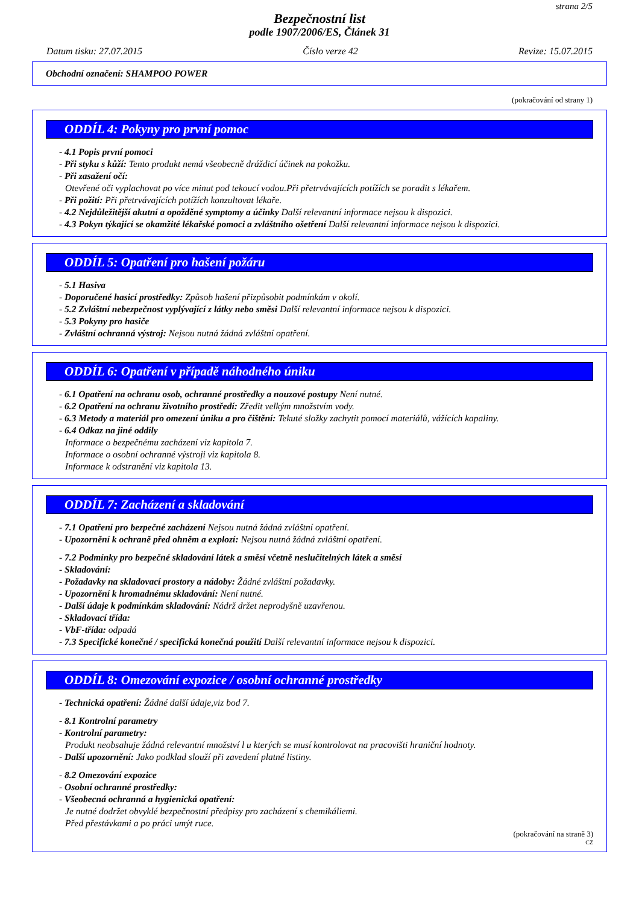strana 2/5
Bezpečnostní list
podle 1907/2006/ES, Článek 31
Datum tisku: 27.07.2015 Číslo verze 42 Revize: 15.07.2015
Obchodní označení: SHAMPOO POWER
(pokračování od strany 1)
ODDÍL 4: Pokyny pro první pomoc
- 4.1 Popis první pomoci
- Při styku s kůží: Tento produkt nemá všeobecně dráždicí účinek na pokožku.
- Při zasažení očí:
Otevřené oči vyplachovat po více minut pod tekoucí vodou.Při přetrvávajících potížích se poradit s lékařem.
- Při požití: Při přetrvávajících potížích konzultovat lékaře.
- 4.2 Nejdůležitější akutní a opožděné symptomy a účinky Další relevantní informace nejsou k dispozici.
- 4.3 Pokyn týkající se okamžité lékařské pomoci a zvláštního ošetření Další relevantní informace nejsou k dispozici.
ODDÍL 5: Opatření pro hašení požáru
- 5.1 Hasiva
- Doporučené hasicí prostředky: Způsob hašení přizpůsobit podmínkám v okolí.
- 5.2 Zvláštní nebezpečnost vyplývající z látky nebo směsi Další relevantní informace nejsou k dispozici.
- 5.3 Pokyny pro hasiče
- Zvláštní ochranná výstroj: Nejsou nutná žádná zvláštní opatření.
ODDÍL 6: Opatření v případě náhodného úniku
- 6.1 Opatření na ochranu osob, ochranné prostředky a nouzové postupy Není nutné.
- 6.2 Opatření na ochranu životního prostředí: Zředit velkým množstvím vody.
- 6.3 Metody a materiál pro omezení úniku a pro čištění: Tekuté složky zachytit pomocí materiálů, vážících kapaliny.
- 6.4 Odkaz na jiné oddíly
Informace o bezpečnému zacházení viz kapitola 7.
Informace o osobní ochranné výstroji viz kapitola 8.
Informace k odstranění viz kapitola 13.
ODDÍL 7: Zacházení a skladování
- 7.1 Opatření pro bezpečné zacházení Nejsou nutná žádná zvláštní opatření.
- Upozornění k ochraně před ohněm a explozí: Nejsou nutná žádná zvláštní opatření.
- 7.2 Podmínky pro bezpečné skladování látek a směsí včetně neslučitelných látek a směsí
- Skladování:
- Požadavky na skladovací prostory a nádoby: Žádné zvláštní požadavky.
- Upozornění k hromadnému skladování: Není nutné.
- Další údaje k podmínkám skladování: Nádrž držet neprodyšně uzavřenou.
- Skladovací třída:
- VbF-třída: odpadá
- 7.3 Specifické konečné / specifická konečná použití Další relevantní informace nejsou k dispozici.
ODDÍL 8: Omezování expozice / osobní ochranné prostředky
- Technická opatření: Žádné další údaje,viz bod 7.
- 8.1 Kontrolní parametry
- Kontrolní parametry:
Produkt neobsahuje žádná relevantní množství l u kterých se musí kontrolovat na pracovišti hraniční hodnoty.
- Další upozornění: Jako podklad slouží při zavedení platné listiny.
- 8.2 Omezování expozice
- Osobní ochranné prostředky:
- Všeobecná ochranná a hygienická opatření:
Je nutné dodržet obvyklé bezpečnostní předpisy pro zacházení s chemikáliemi.
Před přestávkami a po práci umýt ruce.
(pokračování na straně 3)
CZ